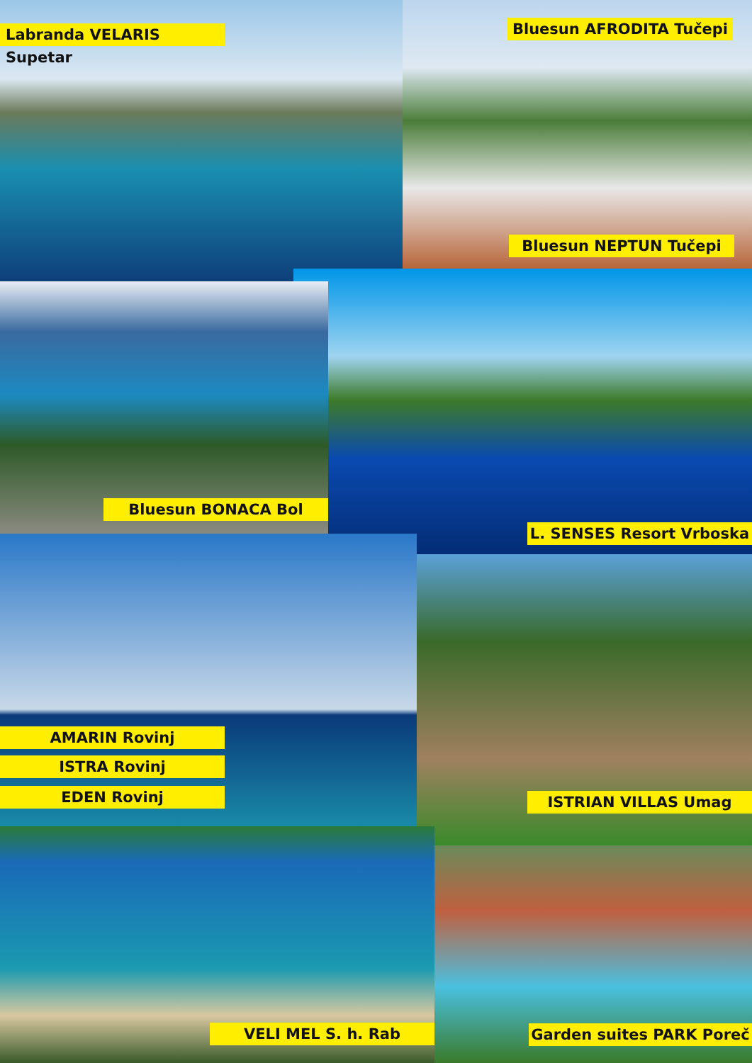Labranda VELARIS Supetar Bluesun AFRODITA Tučepi
Bluesun NEPTUN Tučepi
Bluesun BONACA Bol
L. SENSES Resort Vrboska
AMARIN Rovinj
ISTRA Rovinj
EDEN Rovinj ISTRIAN VILLAS Umag
VELI MEL S. h. Rab Garden suites PARK Poreč